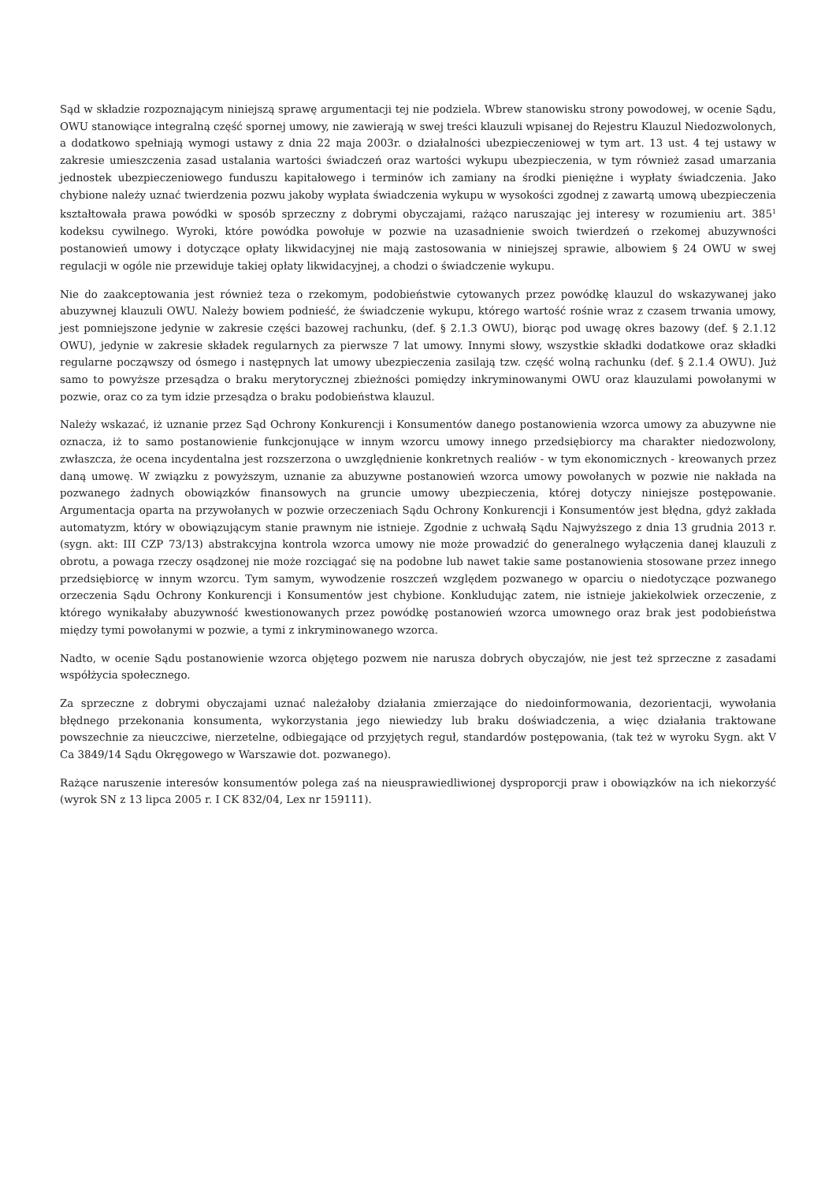Sąd w składzie rozpoznającym niniejszą sprawę argumentacji tej nie podziela. Wbrew stanowisku strony powodowej, w ocenie Sądu, OWU stanowiące integralną część spornej umowy, nie zawierają w swej treści klauzuli wpisanej do Rejestru Klauzul Niedozwolonych, a dodatkowo spełniają wymogi ustawy z dnia 22 maja 2003r. o działalności ubezpieczeniowej w tym art. 13 ust. 4 tej ustawy w zakresie umieszczenia zasad ustalania wartości świadczeń oraz wartości wykupu ubezpieczenia, w tym również zasad umarzania jednostek ubezpieczeniowego funduszu kapitałowego i terminów ich zamiany na środki pieniężne i wypłaty świadczenia. Jako chybione należy uznać twierdzenia pozwu jakoby wypłata świadczenia wykupu w wysokości zgodnej z zawartą umową ubezpieczenia kształtowała prawa powódki w sposób sprzeczny z dobrymi obyczajami, rażąco naruszając jej interesy w rozumieniu art. 385<sup>1</sup> kodeksu cywilnego. Wyroki, które powódka powołuje w pozwie na uzasadnienie swoich twierdzeń o rzekomej abuzywności postanowień umowy i dotyczące opłaty likwidacyjnej nie mają zastosowania w niniejszej sprawie, albowiem § 24 OWU w swej regulacji w ogóle nie przewiduje takiej opłaty likwidacyjnej, a chodzi o świadczenie wykupu.
Nie do zaakceptowania jest również teza o rzekomym, podobieństwie cytowanych przez powódkę klauzul do wskazywanej jako abuzywnej klauzuli OWU. Należy bowiem podnieść, że świadczenie wykupu, którego wartość rośnie wraz z czasem trwania umowy, jest pomniejszone jedynie w zakresie części bazowej rachunku, (def. § 2.1.3 OWU), biorąc pod uwagę okres bazowy (def. § 2.1.12 OWU), jedynie w zakresie składek regularnych za pierwsze 7 lat umowy. Innymi słowy, wszystkie składki dodatkowe oraz składki regularne począwszy od ósmego i następnych lat umowy ubezpieczenia zasilają tzw. część wolną rachunku (def. § 2.1.4 OWU). Już samo to powyższe przesądza o braku merytorycznej zbieżności pomiędzy inkryminowanymi OWU oraz klauzulami powołanymi w pozwie, oraz co za tym idzie przesądza o braku podobieństwa klauzul.
Należy wskazać, iż uznanie przez Sąd Ochrony Konkurencji i Konsumentów danego postanowienia wzorca umowy za abuzywne nie oznacza, iż to samo postanowienie funkcjonujące w innym wzorcu umowy innego przedsiębiorcy ma charakter niedozwolony, zwłaszcza, że ocena incydentalna jest rozszerzona o uwzględnienie konkretnych realiów - w tym ekonomicznych - kreowanych przez daną umowę. W związku z powyższym, uznanie za abuzywne postanowień wzorca umowy powołanych w pozwie nie nakłada na pozwanego żadnych obowiązków finansowych na gruncie umowy ubezpieczenia, której dotyczy niniejsze postępowanie. Argumentacja oparta na przywołanych w pozwie orzeczeniach Sądu Ochrony Konkurencji i Konsumentów jest błędna, gdyż zakłada automatyzm, który w obowiązującym stanie prawnym nie istnieje. Zgodnie z uchwałą Sądu Najwyższego z dnia 13 grudnia 2013 r. (sygn. akt: III CZP 73/13) abstrakcyjna kontrola wzorca umowy nie może prowadzić do generalnego wyłączenia danej klauzuli z obrotu, a powaga rzeczy osądzonej nie może rozciągać się na podobne lub nawet takie same postanowienia stosowane przez innego przedsiębiorcę w innym wzorcu. Tym samym, wywodzenie roszczeń względem pozwanego w oparciu o niedotyczące pozwanego orzeczenia Sądu Ochrony Konkurencji i Konsumentów jest chybione. Konkludując zatem, nie istnieje jakiekolwiek orzeczenie, z którego wynikałaby abuzywność kwestionowanych przez powódkę postanowień wzorca umownego oraz brak jest podobieństwa między tymi powołanymi w pozwie, a tymi z inkryminowanego wzorca.
Nadto, w ocenie Sądu postanowienie wzorca objętego pozwem nie narusza dobrych obyczajów, nie jest też sprzeczne z zasadami współżycia społecznego.
Za sprzeczne z dobrymi obyczajami uznać należałoby działania zmierzające do niedoinformowania, dezorientacji, wywołania błędnego przekonania konsumenta, wykorzystania jego niewiedzy lub braku doświadczenia, a więc działania traktowane powszechnie za nieuczciwe, nierzetelne, odbiegające od przyjętych reguł, standardów postępowania, (tak też w wyroku Sygn. akt V Ca 3849/14 Sądu Okręgowego w Warszawie dot. pozwanego).
Rażące naruszenie interesów konsumentów polega zaś na nieusprawiedliwionej dysproporcji praw i obowiązków na ich niekorzyść (wyrok SN z 13 lipca 2005 r. I CK 832/04, Lex nr 159111).